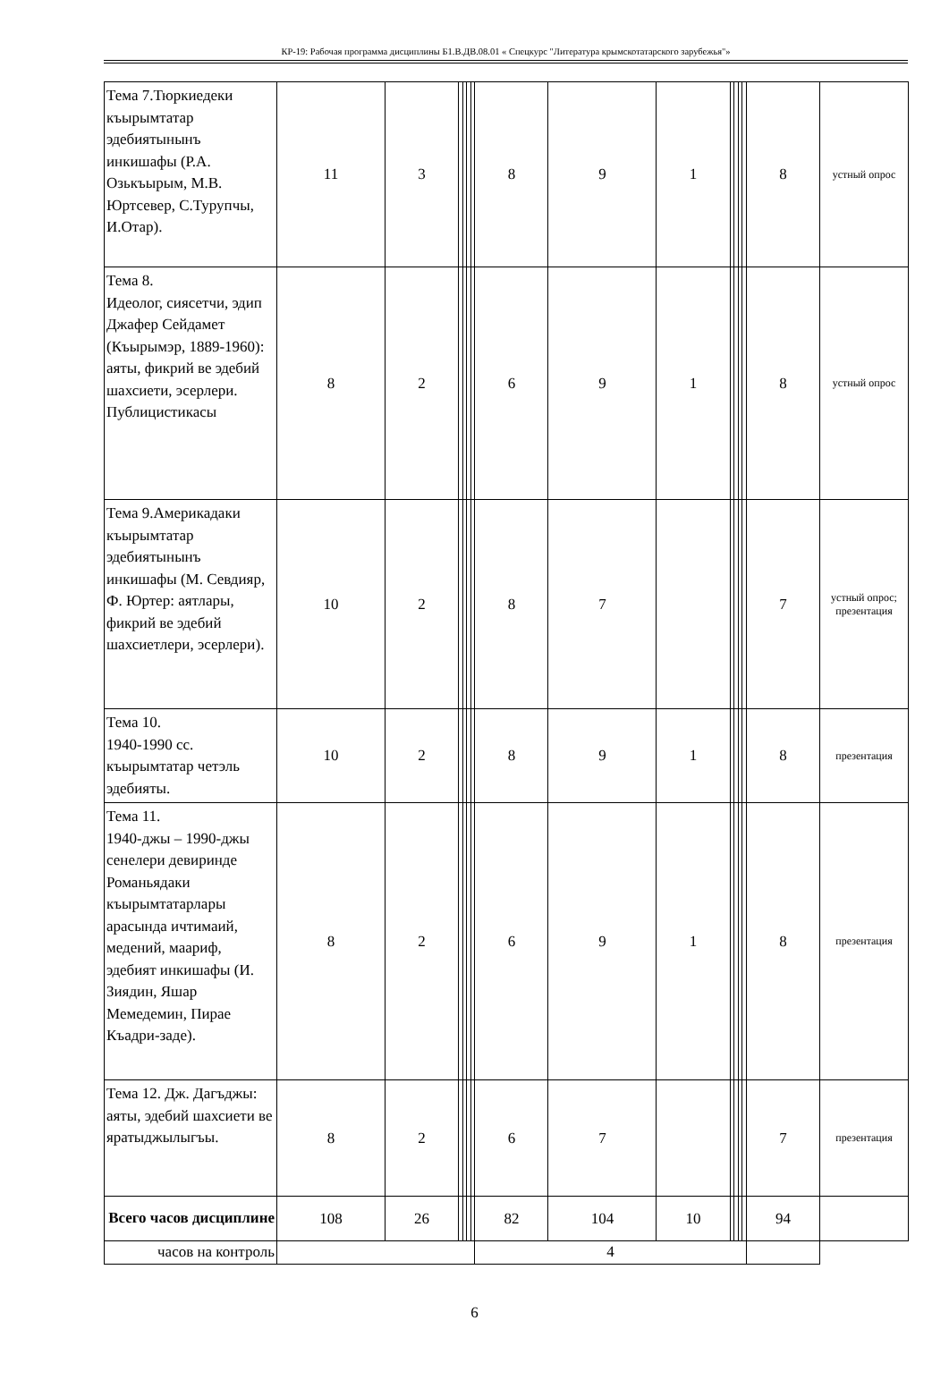КР-19: Рабочая программа дисциплины Б1.В.ДВ.08.01 « Спецкурс "Литература крымскотатарского зарубежья"»
| Тема 7.Тюркиедеки къырымтатар эдебиятынынъ инкишафы (Р.А. Озькъырым, М.В. Юртсевер, С.Турупчы, И.Отар). | 11 | 3 | | | | | 8 | 9 | 1 | | | | | 8 | устный опрос |
| Тема 8. Идеолог, сиясетчи, эдип Джафер Сейдамет (Къырымэр, 1889-1960): аяты, фикрий ве эдебий шахсиети, эсерлери. Публицистикасы | 8 | 2 | | | | | 6 | 9 | 1 | | | | | 8 | устный опрос |
| Тема 9.Америкадаки къырымтатар эдебиятынынъ инкишафы (М. Севдияр, Ф. Юртер: аятлары, фикрий ве эдебий шахсиетлери, эсерлери). | 10 | 2 | | | | | 8 | 7 | | | | | | 7 | устный опрос; презентация |
| Тема 10. 1940-1990 сс. къырымтатар четэль эдебияты. | 10 | 2 | | | | | 8 | 9 | 1 | | | | | 8 | презентация |
| Тема 11. 1940-джы – 1990-джы сенелери девиринде Романьядаки къырымтатарлары арасында ичтимаий, медений, маариф, эдебият инкишафы (И. Зиядин, Яшар Мемедемин, Пирае Къадри-заде). | 8 | 2 | | | | | 6 | 9 | 1 | | | | | 8 | презентация |
| Тема 12. Дж. Дагъджы: аяты, эдебий шахсиети ве яратыджылыгъы. | 8 | 2 | | | | | 6 | 7 | | | | | | 7 | презентация |
| Всего часов дисциплине | 108 | 26 | | | | | 82 | 104 | 10 | | | | | 94 | |
| часов на контроль | | | | | | | 4 | | | | | | | | |
6